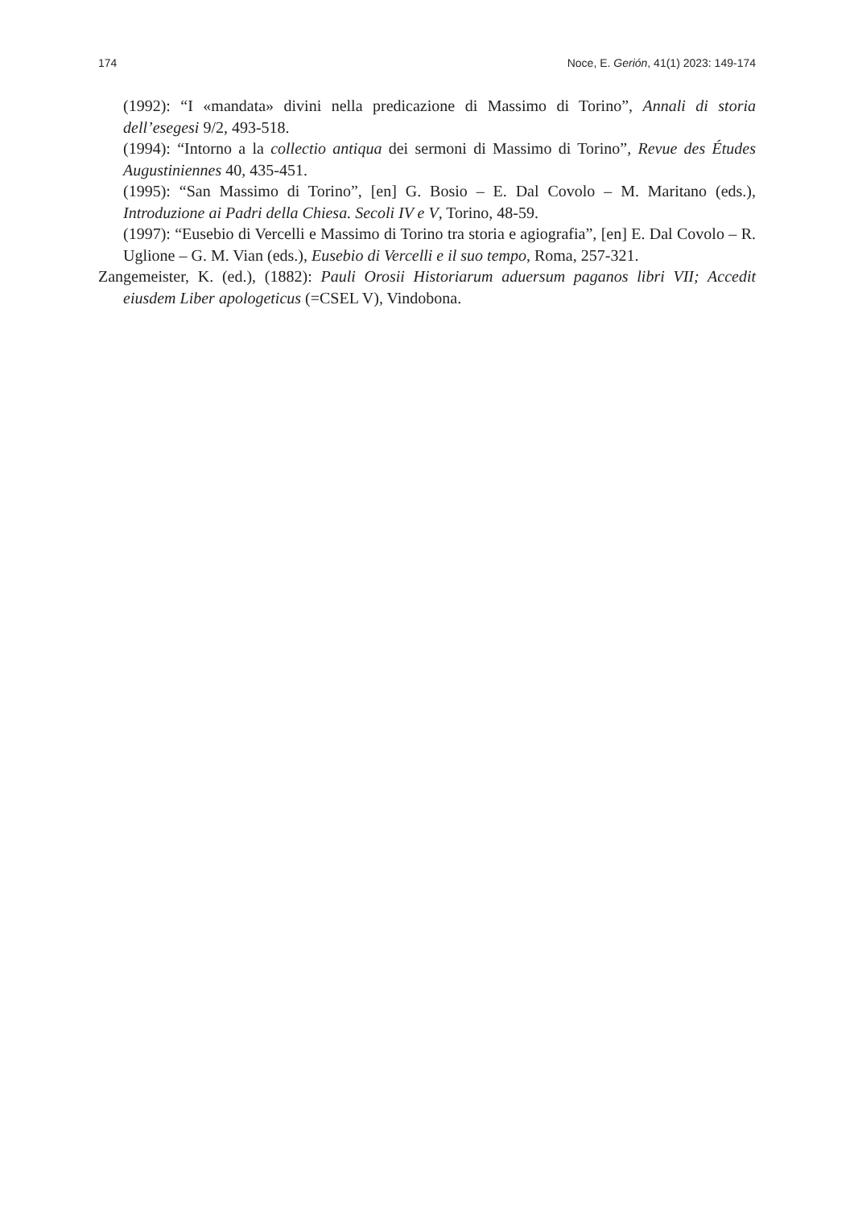174 Noce, E. Gerión, 41(1) 2023: 149-174
(1992): “I «mandata» divini nella predicazione di Massimo di Torino”, Annali di storia dell’esegesi 9/2, 493-518.
(1994): “Intorno a la collectio antiqua dei sermoni di Massimo di Torino”, Revue des Études Augustiniennes 40, 435-451.
(1995): “San Massimo di Torino”, [en] G. Bosio – E. Dal Covolo – M. Maritano (eds.), Introduzione ai Padri della Chiesa. Secoli IV e V, Torino, 48-59.
(1997): “Eusebio di Vercelli e Massimo di Torino tra storia e agiografia”, [en] E. Dal Covolo – R. Uglione – G. M. Vian (eds.), Eusebio di Vercelli e il suo tempo, Roma, 257-321.
Zangemeister, K. (ed.), (1882): Pauli Orosii Historiarum aduersum paganos libri VII; Accedit eiusdem Liber apologeticus (=CSEL V), Vindobona.